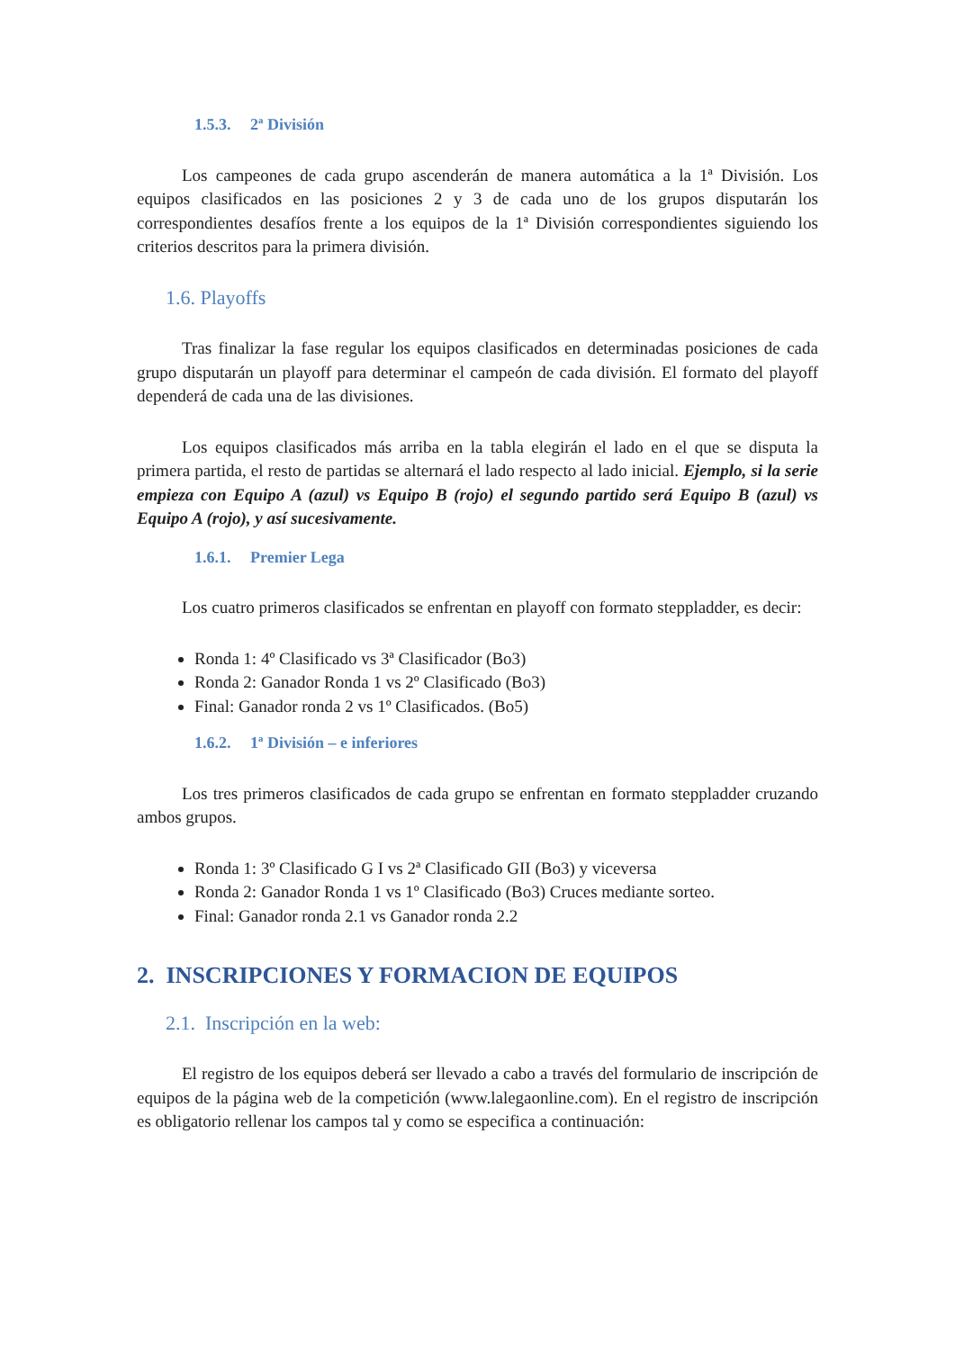1.5.3. 2ª División
Los campeones de cada grupo ascenderán de manera automática a la 1ª División. Los equipos clasificados en las posiciones 2 y 3 de cada uno de los grupos disputarán los correspondientes desafíos frente a los equipos de la 1ª División correspondientes siguiendo los criterios descritos para la primera división.
1.6. Playoffs
Tras finalizar la fase regular los equipos clasificados en determinadas posiciones de cada grupo disputarán un playoff para determinar el campeón de cada división. El formato del playoff dependerá de cada una de las divisiones.
Los equipos clasificados más arriba en la tabla elegirán el lado en el que se disputa la primera partida, el resto de partidas se alternará el lado respecto al lado inicial. Ejemplo, si la serie empieza con Equipo A (azul) vs Equipo B (rojo) el segundo partido será Equipo B (azul) vs Equipo A (rojo), y así sucesivamente.
1.6.1. Premier Lega
Los cuatro primeros clasificados se enfrentan en playoff con formato steppladder, es decir:
Ronda 1: 4º Clasificado vs 3ª Clasificador (Bo3)
Ronda 2: Ganador Ronda 1 vs 2º Clasificado (Bo3)
Final: Ganador ronda 2 vs 1º Clasificados. (Bo5)
1.6.2. 1ª División – e inferiores
Los tres primeros clasificados de cada grupo se enfrentan en formato steppladder cruzando ambos grupos.
Ronda 1: 3º Clasificado G I vs 2ª Clasificado GII (Bo3) y viceversa
Ronda 2: Ganador Ronda 1 vs 1º Clasificado (Bo3) Cruces mediante sorteo.
Final: Ganador ronda 2.1 vs Ganador ronda 2.2
2. INSCRIPCIONES Y FORMACION DE EQUIPOS
2.1. Inscripción en la web:
El registro de los equipos deberá ser llevado a cabo a través del formulario de inscripción de equipos de la página web de la competición (www.lalegaonline.com). En el registro de inscripción es obligatorio rellenar los campos tal y como se especifica a continuación: